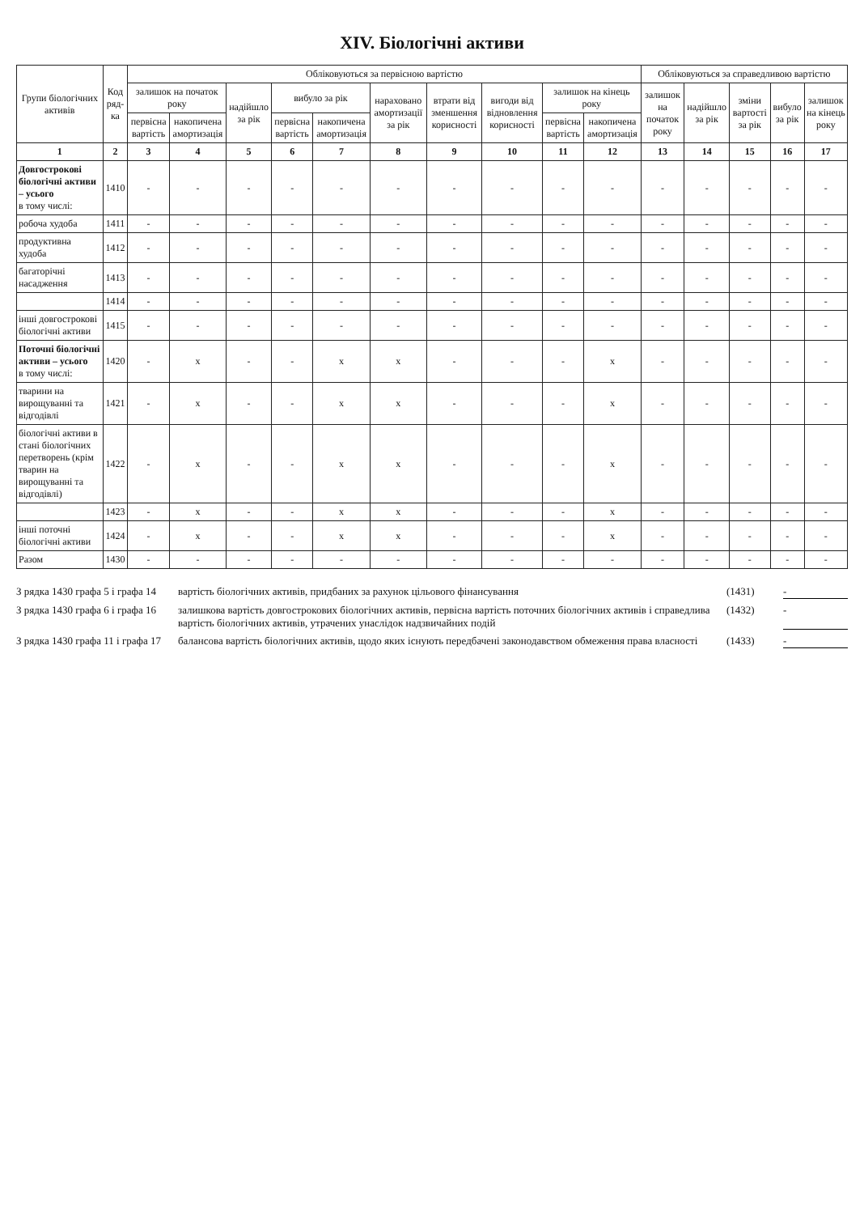XIV. Біологічні активи
| Групи біологічних активів | Код ряд-ка | Обліковуються за первісною вартістю | | | | | | | | | | Обліковуються за справедливою вартістю | | | | |
| --- | --- | --- | --- | --- | --- | --- | --- | --- | --- | --- | --- | --- | --- | --- | --- | --- |
| | | залишок на початок року | | надійшло за рік | вибуло за рік | | нараховано амортизації за рік | втрати від зменшення корисності | вигоди від відновлення корисності | залишок на кінець року | | залишок на початок року | надійшло за рік | зміни вартості за рік | вибуло за рік | залишок на кінець року |
| | | первісна вартість | накопичена амортизація | | первісна вартість | накопичена амортизація | | | | первісна вартість | накопичена амортизація | | | | | |
| 1 | 2 | 3 | 4 | 5 | 6 | 7 | 8 | 9 | 10 | 11 | 12 | 13 | 14 | 15 | 16 | 17 |
| Довгострокові біологічні активи – усього в тому числі: | 1410 | - | - | - | - | - | - | - | - | - | - | - | - | - | - | - |
| робоча худоба | 1411 | - | - | - | - | - | - | - | - | - | - | - | - | - | - | - |
| продуктивна худоба | 1412 | - | - | - | - | - | - | - | - | - | - | - | - | - | - | - |
| багаторічні насадження | 1413 | - | - | - | - | - | - | - | - | - | - | - | - | - | - | - |
| | 1414 | - | - | - | - | - | - | - | - | - | - | - | - | - | - | - |
| інші довгострокові біологічні активи | 1415 | - | - | - | - | - | - | - | - | - | - | - | - | - | - | - |
| Поточні біологічні активи – усього в тому числі: | 1420 | - | x | - | - | x | x | - | - | - | x | - | - | - | - | - |
| тварини на вирощуванні та відгодівлі | 1421 | - | x | - | - | x | x | - | - | - | x | - | - | - | - | - |
| біологічні активи в стані біологічних перетворень (крім тварин на вирощуванні та відгодівлі) | 1422 | - | x | - | - | x | x | - | - | - | x | - | - | - | - | - |
| | 1423 | - | x | - | - | x | x | - | - | - | x | - | - | - | - | - |
| інші поточні біологічні активи | 1424 | - | x | - | - | x | x | - | - | - | x | - | - | - | - | - |
| Разом | 1430 | - | - | - | - | - | - | - | - | - | - | - | - | - | - | - |
З рядка 1430 графа 5 і графа 14 вартість біологічних активів, придбаних за рахунок цільового фінансування (1431) -
З рядка 1430 графа 6 і графа 16 залишкова вартість довгострокових біологічних активів, первісна вартість поточних біологічних активів і справедлива вартість біологічних активів, утрачених унаслідок надзвичайних подій (1432) -
З рядка 1430 графа 11 і графа 17 балансова вартість біологічних активів, щодо яких існують передбачені законодавством обмеження права власності (1433) -